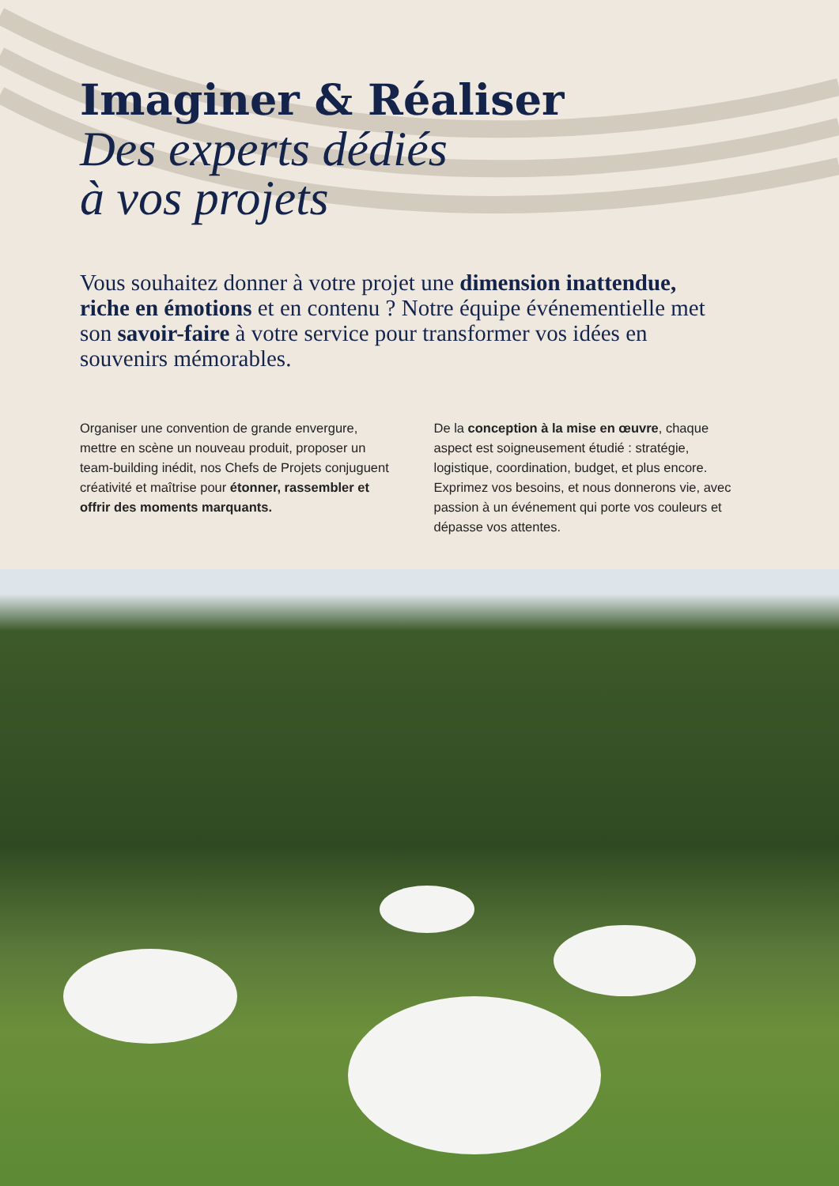Imaginer & Réaliser
Des experts dédiés
à vos projets
Vous souhaitez donner à votre projet une dimension inattendue, riche en émotions et en contenu ? Notre équipe événementielle met son savoir-faire à votre service pour transformer vos idées en souvenirs mémorables.
Organiser une convention de grande envergure, mettre en scène un nouveau produit, proposer un team-building inédit, nos Chefs de Projets conjuguent créativité et maîtrise pour étonner, rassembler et offrir des moments marquants.
De la conception à la mise en œuvre, chaque aspect est soigneusement étudié : stratégie, logistique, coordination, budget, et plus encore. Exprimez vos besoins, et nous donnerons vie, avec passion à un événement qui porte vos couleurs et dépasse vos attentes.